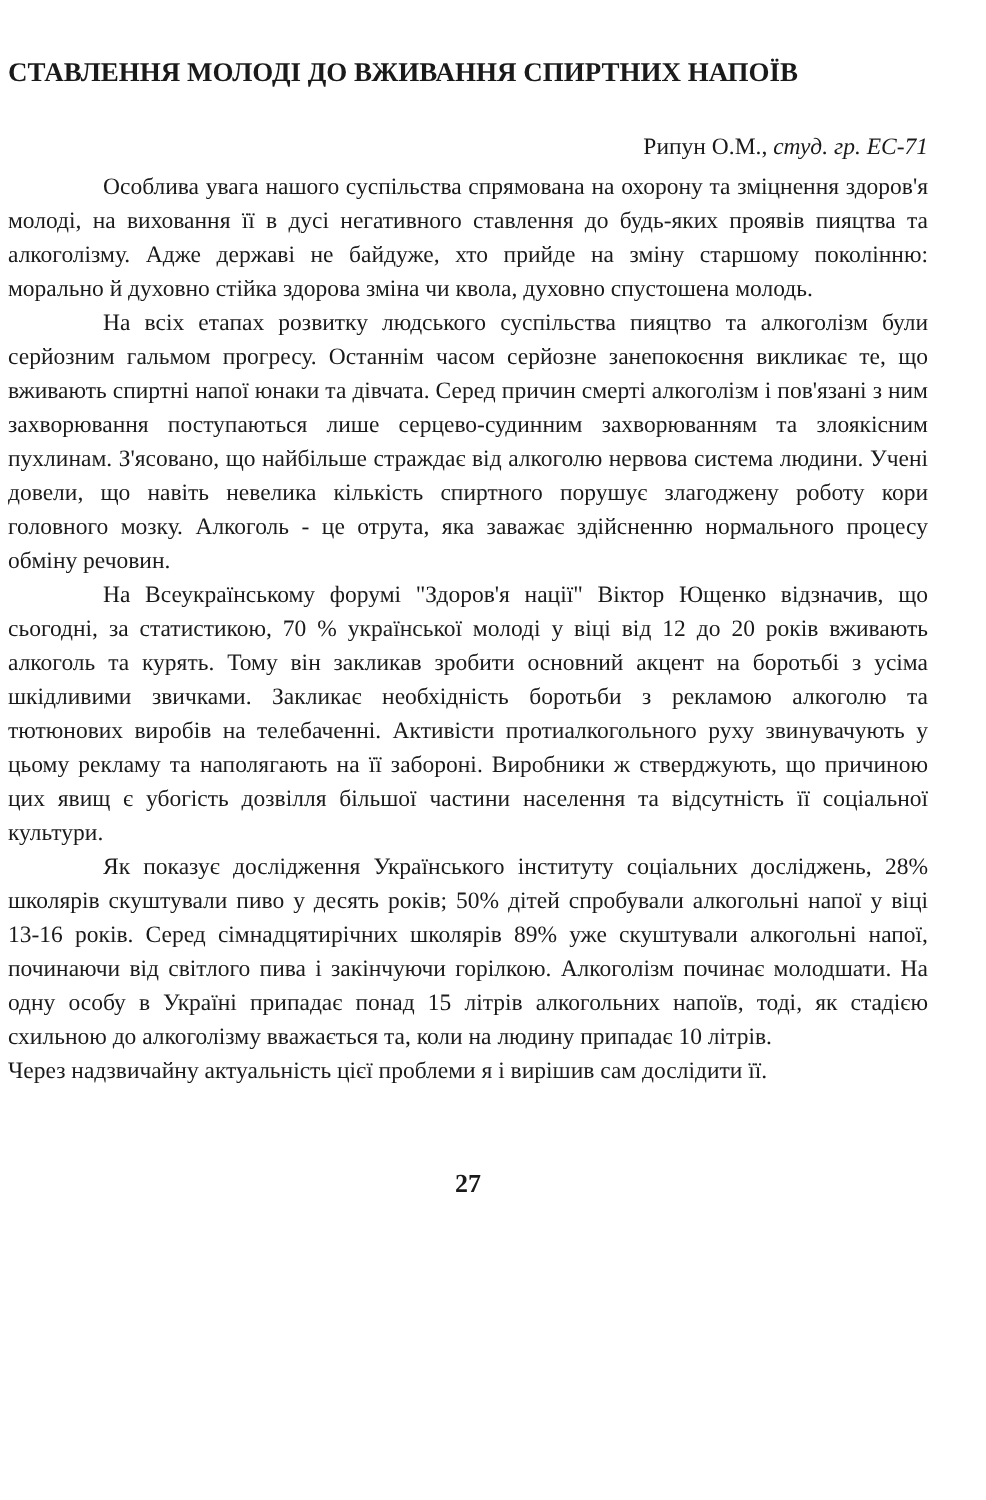СТАВЛЕННЯ МОЛОДІ ДО ВЖИВАННЯ СПИРТНИХ НАПОЇВ
Рипун О.М., студ. гр. ЕС-71
Особлива увага нашого суспільства спрямована на охорону та зміцнення здоров'я молоді, на виховання її в дусі негативного ставлення до будь-яких проявів пияцтва та алкоголізму. Адже державі не байдуже, хто прийде на зміну старшому поколінню: морально й духовно стійка здорова зміна чи квола, духовно спустошена молодь.
На всіх етапах розвитку людського суспільства пияцтво та алкоголізм були серйозним гальмом прогресу. Останнім часом серйозне занепокоєння викликає те, що вживають спиртні напої юнаки та дівчата. Серед причин смерті алкоголізм і пов'язані з ним захворювання поступаються лише серцево-судинним захворюванням та злоякісним пухлинам. З'ясовано, що найбільше страждає від алкоголю нервова система людини. Учені довели, що навіть невелика кількість спиртного порушує злагоджену роботу кори головного мозку. Алкоголь - це отрута, яка заважає здійсненню нормального процесу обміну речовин.
На Всеукраїнському форумі "Здоров'я нації" Віктор Ющенко відзначив, що сьогодні, за статистикою, 70 % української молоді у віці від 12 до 20 років вживають алкоголь та курять. Тому він закликав зробити основний акцент на боротьбі з усіма шкідливими звичками. Закликає необхідність боротьби з рекламою алкоголю та тютюнових виробів на телебаченні. Активісти протиалкогольного руху звинувачують у цьому рекламу та наполягають на її забороні. Виробники ж стверджують, що причиною цих явищ є убогість дозвілля більшої частини населення та відсутність її соціальної культури.
Як показує дослідження Українського інституту соціальних досліджень, 28% школярів скуштували пиво у десять років; 50% дітей спробували алкогольні напої у віці 13-16 років. Серед сімнадцятирічних школярів 89% уже скуштували алкогольні напої, починаючи від світлого пива і закінчуючи горілкою. Алкоголізм починає молодшати. На одну особу в Україні припадає понад 15 літрів алкогольних напоїв, тоді, як стадією схильною до алкоголізму вважається та, коли на людину припадає 10 літрів.
Через надзвичайну актуальність цієї проблеми я і вирішив сам дослідити її.
27